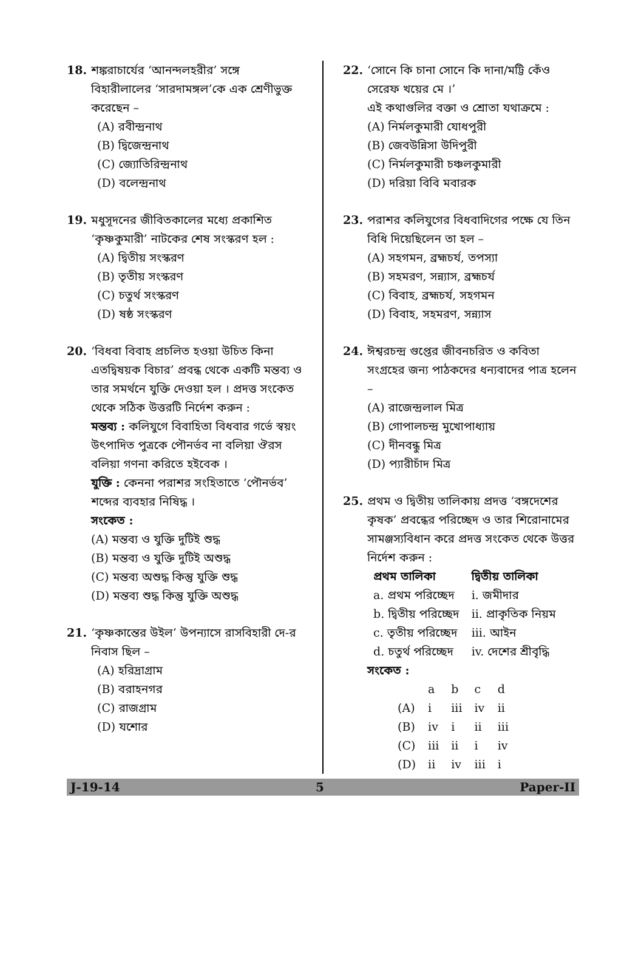18. শঙ্করাচার্যের ‘আনন্দলহরীর’ সঙ্গে বিহারীলালের ‘সারদামঙ্গল’কে এক শ্রেণীভুক্ত করেছেন –
(A) রবীন্দ্রনাথ
(B) দ্বিজেন্দ্রনাথ
(C) জ্যোতিরিন্দ্রনাথ
(D) বলেন্দ্রনাথ
19. মধুসূদনের জীবিতকালের মধ্যে প্রকাশিত ‘কৃষ্ণকুমারী’ নাটকের শেষ সংস্করণ হল :
(A) দ্বিতীয় সংস্করণ
(B) তৃতীয় সংস্করণ
(C) চতুর্থ সংস্করণ
(D) ষষ্ঠ সংস্করণ
20. ‘বিধবা বিবাহ প্রচলিত হওয়া উচিত কিনা এতদ্বিষয়ক বিচার’ প্রবন্ধ থেকে একটি মন্তব্য ও তার সমর্থনে যুক্তি দেওয়া হল । প্রদত্ত সংকেত থেকে সঠিক উত্তরটি নির্দেশ করুন :
মন্তব্য : কলিযুগে বিবাহিতা বিধবার গর্ভে স্বয়ং উৎপাদিত পুত্রকে পৌনর্ভব না বলিয়া ঔরস বলিয়া গণনা করিতে হইবেক ।
যুক্তি : কেননা পরাশর সংহিতাতে ‘পৌনর্ভব’ শব্দের ব্যবহার নিষিদ্ধ ।
সংকেত :
(A) মন্তব্য ও যুক্তি দুটিই শুদ্ধ
(B) মন্তব্য ও যুক্তি দুটিই অশুদ্ধ
(C) মন্তব্য অশুদ্ধ কিন্তু যুক্তি শুদ্ধ
(D) মন্তব্য শুদ্ধ কিন্তু যুক্তি অশুদ্ধ
21. ‘কৃষ্ণকান্তের উইল’ উপন্যাসে রাসবিহারী দে-র নিবাস ছিল –
(A) হরিদ্রাগ্রাম
(B) বরাহনগর
(C) রাজগ্রাম
(D) যশোর
22. ‘সোনে কি চানা সোনে কি দানা/মট্টি কেঁও সেরেফ খয়ের মে ।’
এই কথাগুলির বক্তা ও শ্রোতা যথাক্রমে :
(A) নির্মলকুমারী যোধপুরী
(B) জেবউন্নিসা উদিপুরী
(C) নির্মলকুমারী চঞ্চলকুমারী
(D) দরিয়া বিবি মবারক
23. পরাশর কলিযুগের বিধবাদিগের পক্ষে যে তিন বিধি দিয়েছিলেন তা হল –
(A) সহগমন, ব্রহ্মচর্য, তপস্যা
(B) সহমরণ, সন্ন্যাস, ব্রহ্মচর্য
(C) বিবাহ, ব্রহ্মচর্য, সহগমন
(D) বিবাহ, সহমরণ, সন্ন্যাস
24. ঈশ্বরচন্দ্র গুপ্তের জীবনচরিত ও কবিতা সংগ্রহের জন্য পাঠকদের ধন্যবাদের পাত্র হলেন –
(A) রাজেন্দ্রলাল মিত্র
(B) গোপালচন্দ্র মুখোপাধ্যায়
(C) দীনবন্ধু মিত্র
(D) প্যারীচাঁদ মিত্র
25. প্রথম ও দ্বিতীয় তালিকায় প্রদত্ত ‘বঙ্গদেশের কৃষক’ প্রবন্ধের পরিচ্ছেদ ও তার শিরোনামের সামঞ্জস্যবিধান করে প্রদত্ত সংকেত থেকে উত্তর নির্দেশ করুন :
| প্রথম তালিকা | দ্বিতীয় তালিকা |
| --- | --- |
| a. প্রথম পরিচ্ছেদ | i. জমীদার |
| b. দ্বিতীয় পরিচ্ছেদ | ii. প্রাকৃতিক নিয়ম |
| c. তৃতীয় পরিচ্ছেদ | iii. আইন |
| d. চতুর্থ পরিচ্ছেদ | iv. দেশের শ্রীবৃদ্ধি |
সংকেত :
| | a | b | c | d |
| --- | --- | --- | --- | --- |
| (A) | i | iii | iv | ii |
| (B) | iv | i | ii | iii |
| (C) | iii | ii | i | iv |
| (D) | ii | iv | iii | i |
J-19-14 5 Paper-II